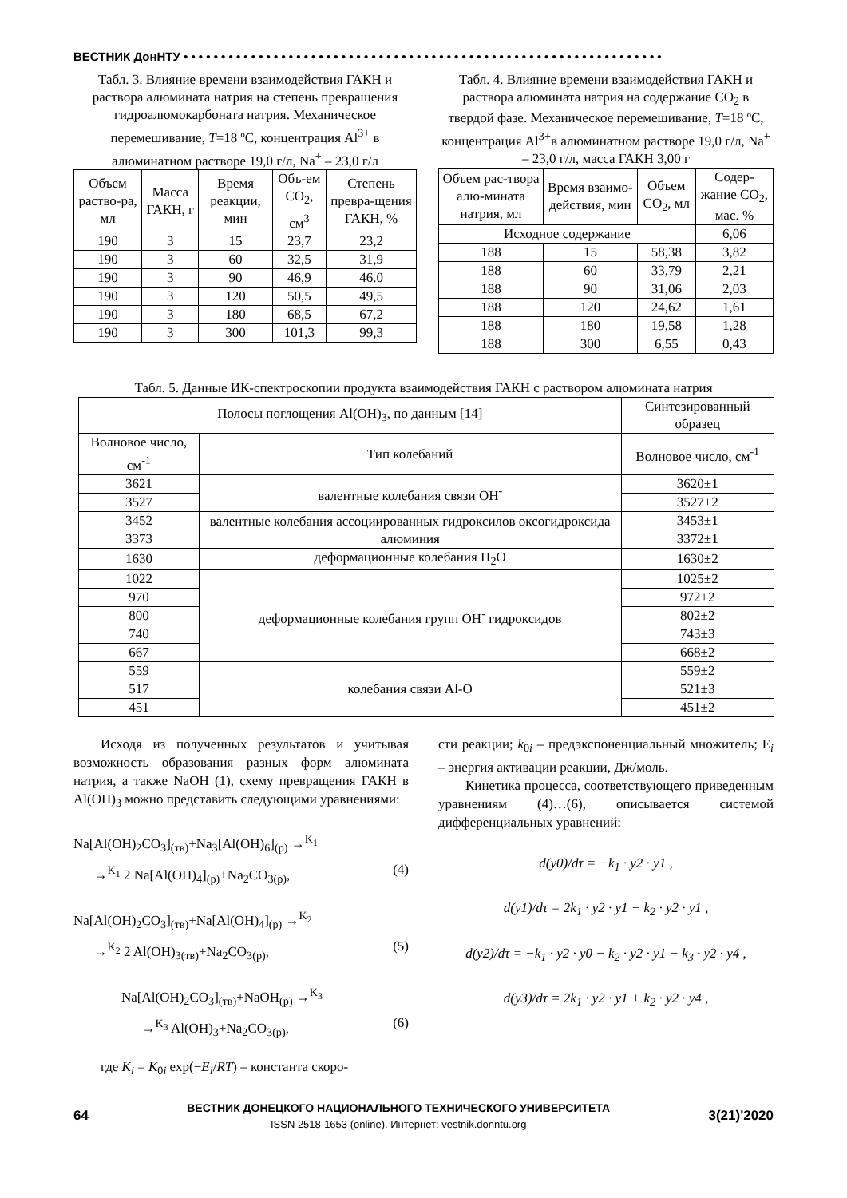ВЕСТНИК ДонНТУ • • • • • • • • • • • • • • • • • • • • • • • • • • • • • • • • • • • • • • • • • • • • • • • • • • • • • • • • • • • • • • • •
Табл. 3. Влияние времени взаимодействия ГАКН и раствора алюмината натрия на степень превращения гидроалюмокарбоната натрия. Механическое перемешивание, T=18 ºС, концентрация Al<sup>3+</sup> в алюминатном растворе 19,0 г/л, Na<sup>+</sup> – 23,0 г/л
| Объем раство-ра, мл | Масса ГАКН, г | Время реакции, мин | Объ-ем CO<sub>2</sub>, см<sup>3</sup> | Степень превра-щения ГАКН, % |
| --- | --- | --- | --- | --- |
| 190 | 3 | 15 | 23,7 | 23,2 |
| 190 | 3 | 60 | 32,5 | 31,9 |
| 190 | 3 | 90 | 46,9 | 46.0 |
| 190 | 3 | 120 | 50,5 | 49,5 |
| 190 | 3 | 180 | 68,5 | 67,2 |
| 190 | 3 | 300 | 101,3 | 99,3 |
Табл. 4. Влияние времени взаимодействия ГАКН и раствора алюмината натрия на содержание CO<sub>2</sub> в твердой фазе. Механическое перемешивание, T=18 ºС, концентрация Al<sup>3+</sup>в алюминатном растворе 19,0 г/л, Na<sup>+</sup> – 23,0 г/л, масса ГАКН 3,00 г
| Объем рас-твора алю-мината натрия, мл | Время взаимо-действия, мин | Объем CO<sub>2</sub>, мл | Содер-жание CO<sub>2</sub>, мас. % |
| --- | --- | --- | --- |
| Исходное содержание | | | 6,06 |
| 188 | 15 | 58,38 | 3,82 |
| 188 | 60 | 33,79 | 2,21 |
| 188 | 90 | 31,06 | 2,03 |
| 188 | 120 | 24,62 | 1,61 |
| 188 | 180 | 19,58 | 1,28 |
| 188 | 300 | 6,55 | 0,43 |
Табл. 5. Данные ИК-спектроскопии продукта взаимодействия ГАКН с раствором алюмината натрия
| Полосы поглощения Al(OH)<sub>3</sub>, по данным [14] | | Синтезированный образец |
| --- | --- | --- |
| Волновое число, см<sup>-1</sup> | Тип колебаний | Волновое число, см<sup>-1</sup> |
| 3621 | валентные колебания связи OH<sup>-</sup> | 3620±1 |
| 3527 | | 3527±2 |
| 3452 | валентные колебания ассоциированных гидроксилов оксогидроксида алюминия | 3453±1 |
| 3373 | | 3372±1 |
| 1630 | деформационные колебания H<sub>2</sub>O | 1630±2 |
| 1022 | деформационные колебания групп OH<sup>-</sup> гидроксидов | 1025±2 |
| 970 | | 972±2 |
| 800 | | 802±2 |
| 740 | | 743±3 |
| 667 | | 668±2 |
| 559 | колебания связи Al-O | 559±2 |
| 517 | | 521±3 |
| 451 | | 451±2 |
Исходя из полученных результатов и учитывая возможность образования разных форм алюмината натрия, а также NaOH (1), схему превращения ГАКН в Al(OH)<sub>3</sub> можно представить следующими уравнениями:
Na[Al(OH)<sub>2</sub>CO<sub>3</sub>]<sub>(тв)</sub>+Na<sub>3</sub>[Al(OH)<sub>6</sub>]<sub>(р)</sub> →<sup>K<sub>1</sub></sup>
→<sup>K<sub>1</sub></sup> 2 Na[Al(OH)<sub>4</sub>]<sub>(р)</sub>+Na<sub>2</sub>CO<sub>3(р)</sub>, (4)
Na[Al(OH)<sub>2</sub>CO<sub>3</sub>]<sub>(тв)</sub>+Na[Al(OH)<sub>4</sub>]<sub>(р)</sub> →<sup>K<sub>2</sub></sup>
→<sup>K<sub>2</sub></sup> 2 Al(OH)<sub>3(тв)</sub>+Na<sub>2</sub>CO<sub>3(р)</sub>, (5)
Na[Al(OH)<sub>2</sub>CO<sub>3</sub>]<sub>(тв)</sub>+NaOH<sub>(р)</sub> →<sup>K<sub>3</sub></sup>
→<sup>K<sub>3</sub></sup> Al(OH)<sub>3</sub>+Na<sub>2</sub>CO<sub>3(р)</sub>, (6)
где K<sub>i</sub> = K<sub>0i</sub> exp(−E<sub>i</sub>/RT) – константа скоро-
сти реакции; k<sub>0i</sub> – предэкспоненциальный множитель; E<sub>i</sub> – энергия активации реакции, Дж/моль.
Кинетика процесса, соответствующего приведенным уравнениям (4)…(6), описывается системой дифференциальных уравнений:
d(y0)/dτ = −k<sub>1</sub> · y2 · y1 ,
d(y1)/dτ = 2k<sub>1</sub> · y2 · y1 − k<sub>2</sub> · y2 · y1 ,
d(y2)/dτ = −k<sub>1</sub> · y2 · y0 − k<sub>2</sub> · y2 · y1 − k<sub>3</sub> · y2 · y4 ,
d(y3)/dτ = 2k<sub>1</sub> · y2 · y1 + k<sub>2</sub> · y2 · y4 ,
64
ВЕСТНИК ДОНЕЦКОГО НАЦИОНАЛЬНОГО ТЕХНИЧЕСКОГО УНИВЕРСИТЕТА
ISSN 2518-1653 (online). Интернет: vestnik.donntu.org
3(21)'2020